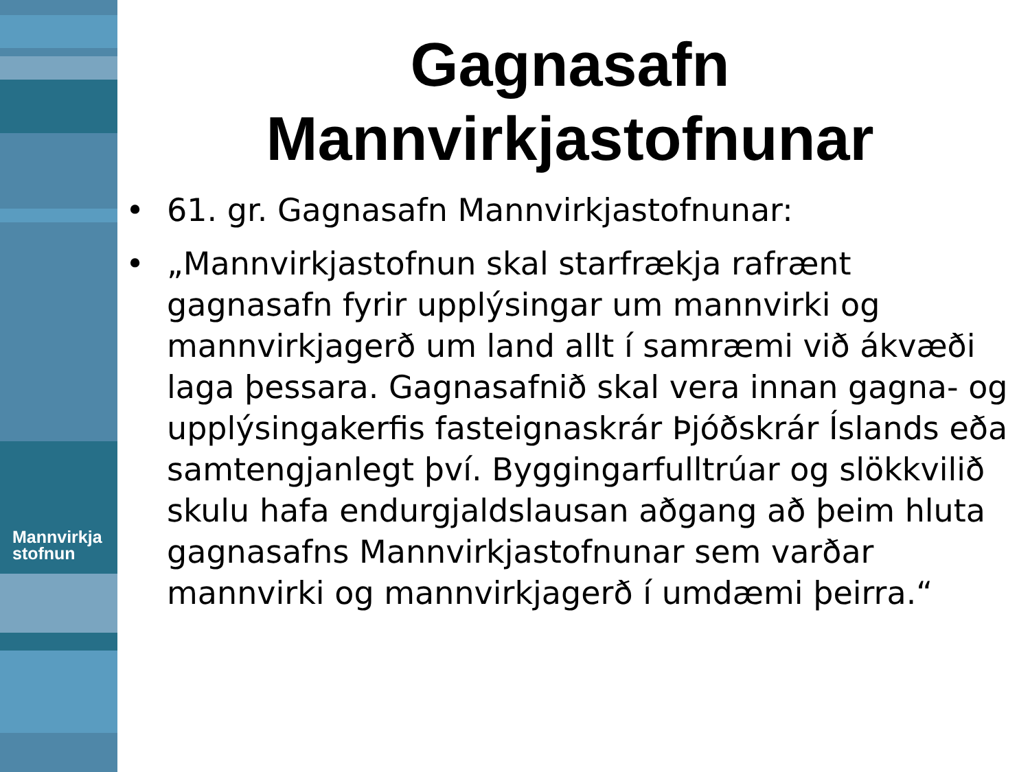Mannvirkja
stofnun
Gagnasafn
Mannvirkjastofnunar
• 61. gr. Gagnasafn Mannvirkjastofnunar:
• „Mannvirkjastofnun skal starfrækja rafrænt gagnasafn fyrir upplýsingar um mannvirki og mannvirkjagerð um land allt í samræmi við ákvæði laga þessara. Gagnasafnið skal vera innan gagna- og upplýsingakerfis fasteignaskrár Þjóðskrár Íslands eða samtengjanlegt því. Byggingarfulltrúar og slökkvilið skulu hafa endurgjaldslausan aðgang að þeim hluta gagnasafns Mannvirkjastofnunar sem varðar mannvirki og mannvirkjagerð í umdæmi þeirra.“